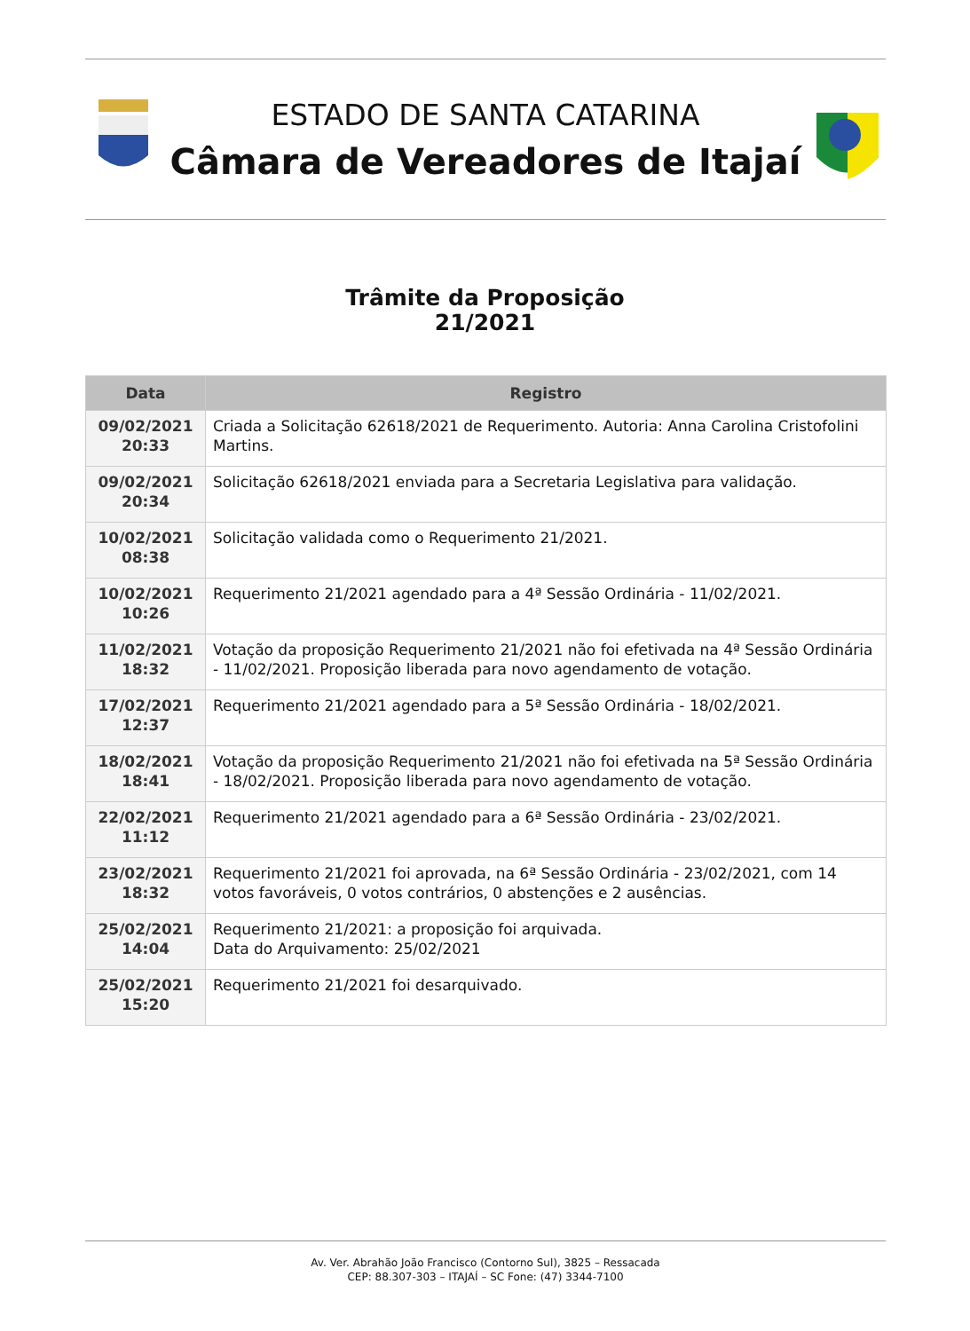ESTADO DE SANTA CATARINA
Câmara de Vereadores de Itajaí
Trâmite da Proposição
21/2021
| Data | Registro |
| --- | --- |
| 09/02/2021 20:33 | Criada a Solicitação 62618/2021 de Requerimento. Autoria: Anna Carolina Cristofolini Martins. |
| 09/02/2021 20:34 | Solicitação 62618/2021 enviada para a Secretaria Legislativa para validação. |
| 10/02/2021 08:38 | Solicitação validada como o Requerimento 21/2021. |
| 10/02/2021 10:26 | Requerimento 21/2021 agendado para a 4ª Sessão Ordinária - 11/02/2021. |
| 11/02/2021 18:32 | Votação da proposição Requerimento 21/2021 não foi efetivada na 4ª Sessão Ordinária - 11/02/2021. Proposição liberada para novo agendamento de votação. |
| 17/02/2021 12:37 | Requerimento 21/2021 agendado para a 5ª Sessão Ordinária - 18/02/2021. |
| 18/02/2021 18:41 | Votação da proposição Requerimento 21/2021 não foi efetivada na 5ª Sessão Ordinária - 18/02/2021. Proposição liberada para novo agendamento de votação. |
| 22/02/2021 11:12 | Requerimento 21/2021 agendado para a 6ª Sessão Ordinária - 23/02/2021. |
| 23/02/2021 18:32 | Requerimento 21/2021 foi aprovada, na 6ª Sessão Ordinária - 23/02/2021, com 14 votos favoráveis, 0 votos contrários, 0 abstenções e 2 ausências. |
| 25/02/2021 14:04 | Requerimento 21/2021: a proposição foi arquivada. Data do Arquivamento: 25/02/2021 |
| 25/02/2021 15:20 | Requerimento 21/2021 foi desarquivado. |
Av. Ver. Abrahão João Francisco (Contorno Sul), 3825 – Ressacada
CEP: 88.307-303 – ITAJAÍ – SC Fone: (47) 3344-7100